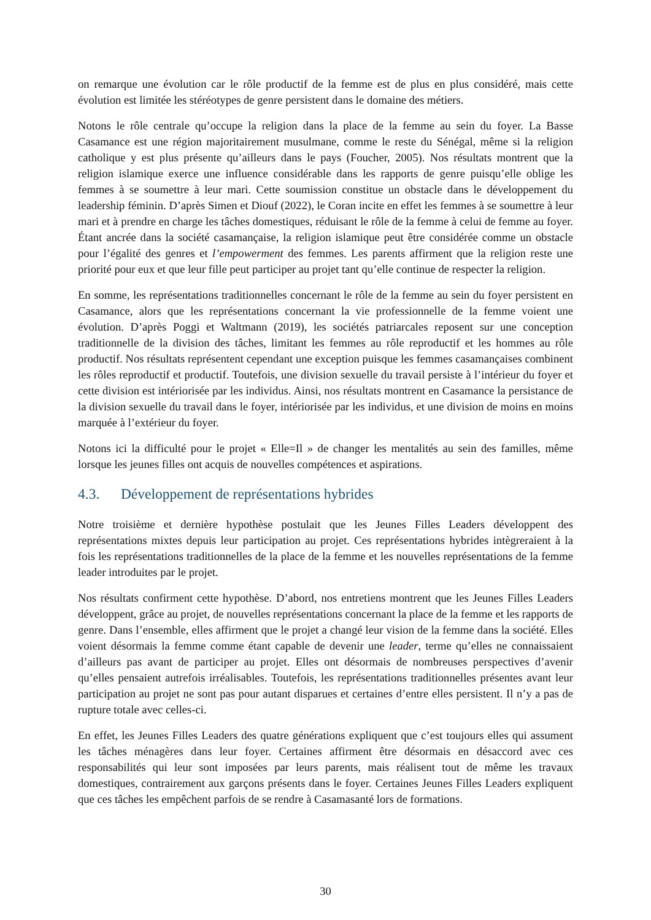on remarque une évolution car le rôle productif de la femme est de plus en plus considéré, mais cette évolution est limitée les stéréotypes de genre persistent dans le domaine des métiers.
Notons le rôle centrale qu’occupe la religion dans la place de la femme au sein du foyer. La Basse Casamance est une région majoritairement musulmane, comme le reste du Sénégal, même si la religion catholique y est plus présente qu’ailleurs dans le pays (Foucher, 2005). Nos résultats montrent que la religion islamique exerce une influence considérable dans les rapports de genre puisqu’elle oblige les femmes à se soumettre à leur mari. Cette soumission constitue un obstacle dans le développement du leadership féminin. D’après Simen et Diouf (2022), le Coran incite en effet les femmes à se soumettre à leur mari et à prendre en charge les tâches domestiques, réduisant le rôle de la femme à celui de femme au foyer. Étant ancrée dans la société casamançaise, la religion islamique peut être considérée comme un obstacle pour l’égalité des genres et l’empowerment des femmes. Les parents affirment que la religion reste une priorité pour eux et que leur fille peut participer au projet tant qu’elle continue de respecter la religion.
En somme, les représentations traditionnelles concernant le rôle de la femme au sein du foyer persistent en Casamance, alors que les représentations concernant la vie professionnelle de la femme voient une évolution. D’après Poggi et Waltmann (2019), les sociétés patriarcales reposent sur une conception traditionnelle de la division des tâches, limitant les femmes au rôle reproductif et les hommes au rôle productif. Nos résultats représentent cependant une exception puisque les femmes casamançaises combinent les rôles reproductif et productif. Toutefois, une division sexuelle du travail persiste à l’intérieur du foyer et cette division est intériorisée par les individus. Ainsi, nos résultats montrent en Casamance la persistance de la division sexuelle du travail dans le foyer, intériorisée par les individus, et une division de moins en moins marquée à l’extérieur du foyer.
Notons ici la difficulté pour le projet « Elle=Il » de changer les mentalités au sein des familles, même lorsque les jeunes filles ont acquis de nouvelles compétences et aspirations.
4.3. Développement de représentations hybrides
Notre troisième et dernière hypothèse postulait que les Jeunes Filles Leaders développent des représentations mixtes depuis leur participation au projet. Ces représentations hybrides intègreraient à la fois les représentations traditionnelles de la place de la femme et les nouvelles représentations de la femme leader introduites par le projet.
Nos résultats confirment cette hypothèse. D’abord, nos entretiens montrent que les Jeunes Filles Leaders développent, grâce au projet, de nouvelles représentations concernant la place de la femme et les rapports de genre. Dans l’ensemble, elles affirment que le projet a changé leur vision de la femme dans la société. Elles voient désormais la femme comme étant capable de devenir une leader, terme qu’elles ne connaissaient d’ailleurs pas avant de participer au projet. Elles ont désormais de nombreuses perspectives d’avenir qu’elles pensaient autrefois irréalisables. Toutefois, les représentations traditionnelles présentes avant leur participation au projet ne sont pas pour autant disparues et certaines d’entre elles persistent. Il n’y a pas de rupture totale avec celles-ci.
En effet, les Jeunes Filles Leaders des quatre générations expliquent que c’est toujours elles qui assument les tâches ménagères dans leur foyer. Certaines affirment être désormais en désaccord avec ces responsabilités qui leur sont imposées par leurs parents, mais réalisent tout de même les travaux domestiques, contrairement aux garçons présents dans le foyer. Certaines Jeunes Filles Leaders expliquent que ces tâches les empêchent parfois de se rendre à Casamasanté lors de formations.
30